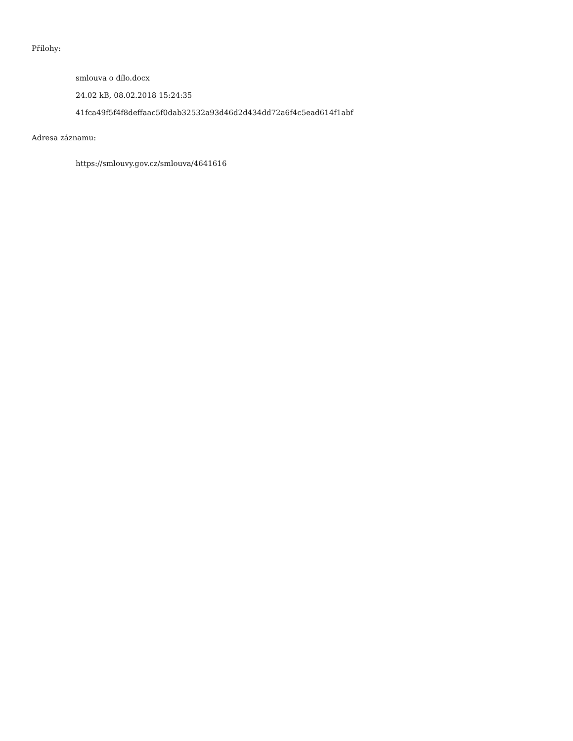Přílohy:
smlouva o dílo.docx
24.02 kB, 08.02.2018 15:24:35
41fca49f5f4f8deffaac5f0dab32532a93d46d2d434dd72a6f4c5ead614f1abf
Adresa záznamu:
https://smlouvy.gov.cz/smlouva/4641616